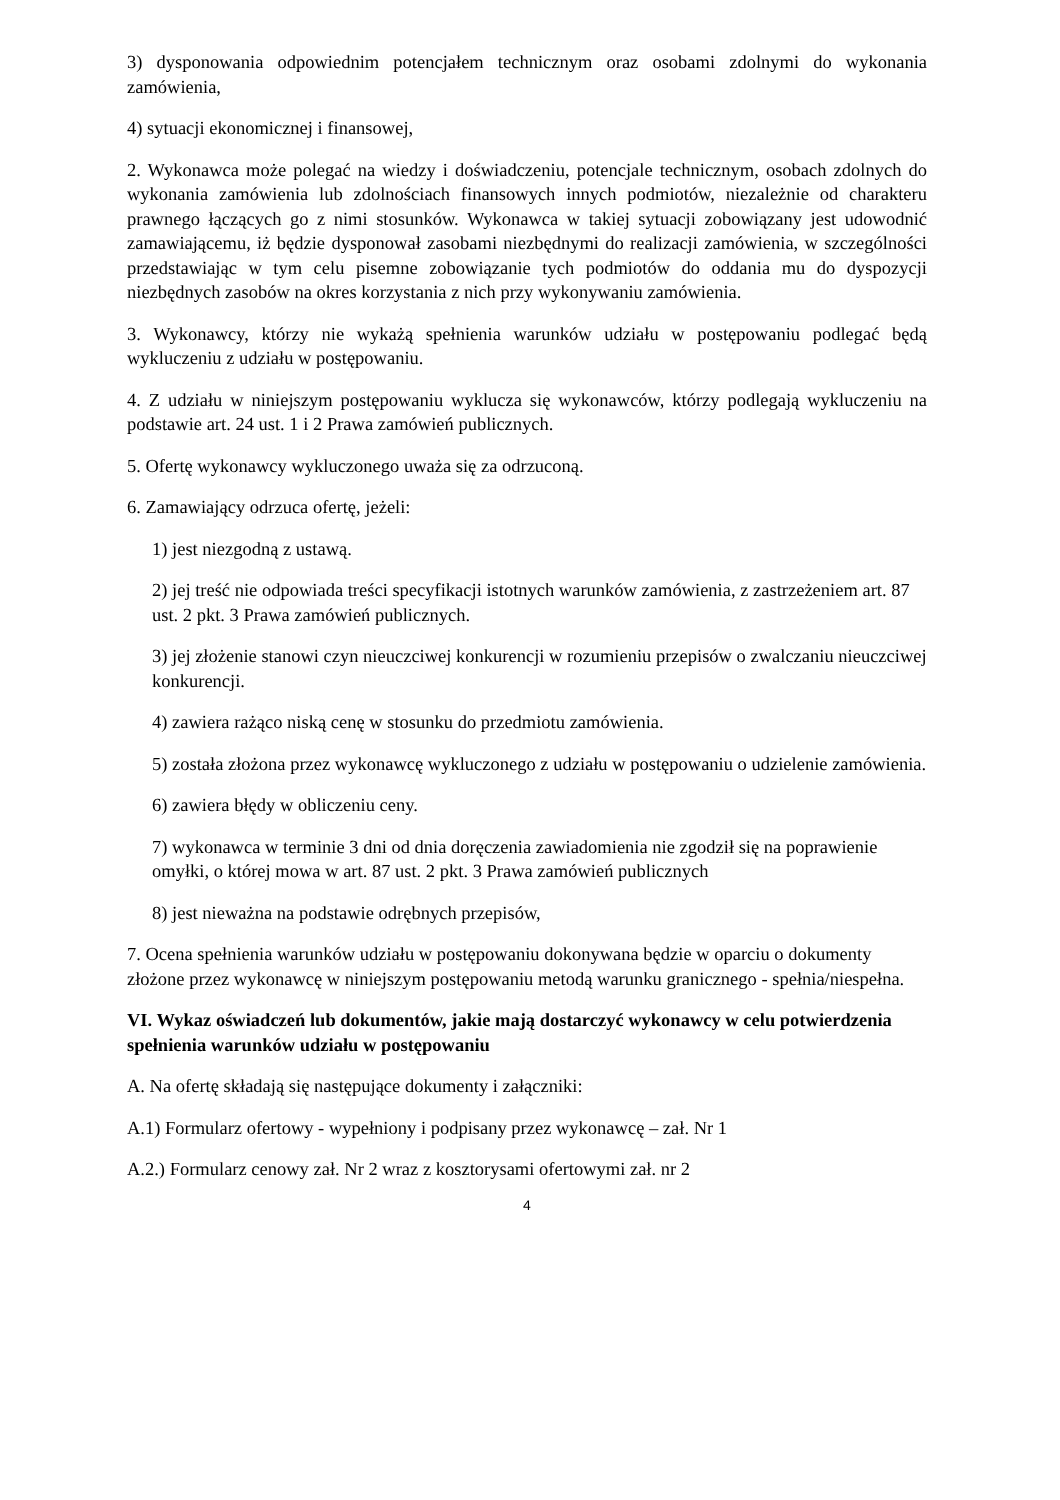3) dysponowania odpowiednim potencjałem technicznym oraz osobami zdolnymi do wykonania zamówienia,
4) sytuacji ekonomicznej i finansowej,
2. Wykonawca może polegać na wiedzy i doświadczeniu, potencjale technicznym, osobach zdolnych do wykonania zamówienia lub zdolnościach finansowych innych podmiotów, niezależnie od charakteru prawnego łączących go z nimi stosunków. Wykonawca w takiej sytuacji zobowiązany jest udowodnić zamawiającemu, iż będzie dysponował zasobami niezbędnymi do realizacji zamówienia, w szczególności przedstawiając w tym celu pisemne zobowiązanie tych podmiotów do oddania mu do dyspozycji niezbędnych zasobów na okres korzystania z nich przy wykonywaniu zamówienia.
3. Wykonawcy, którzy nie wykażą spełnienia warunków udziału w postępowaniu podlegać będą wykluczeniu z udziału w postępowaniu.
4. Z udziału w niniejszym postępowaniu wyklucza się wykonawców, którzy podlegają wykluczeniu na podstawie art. 24 ust. 1 i 2 Prawa zamówień publicznych.
5. Ofertę wykonawcy wykluczonego uważa się za odrzuconą.
6. Zamawiający odrzuca ofertę, jeżeli:
1) jest niezgodną z ustawą.
2) jej treść nie odpowiada treści specyfikacji istotnych warunków zamówienia, z zastrzeżeniem art. 87 ust. 2 pkt. 3 Prawa zamówień publicznych.
3) jej złożenie stanowi czyn nieuczciwej konkurencji w rozumieniu przepisów o zwalczaniu nieuczciwej konkurencji.
4) zawiera rażąco niską cenę w stosunku do przedmiotu zamówienia.
5) została złożona przez wykonawcę wykluczonego z udziału w postępowaniu o udzielenie zamówienia.
6) zawiera błędy w obliczeniu ceny.
7) wykonawca w terminie 3 dni od dnia doręczenia zawiadomienia nie zgodził się na poprawienie omyłki, o której mowa w art. 87 ust. 2 pkt. 3 Prawa zamówień publicznych
8) jest nieważna na podstawie odrębnych przepisów,
7. Ocena spełnienia warunków udziału w postępowaniu dokonywana będzie w oparciu o dokumenty złożone przez wykonawcę w niniejszym postępowaniu metodą warunku granicznego - spełnia/niespełna.
VI. Wykaz oświadczeń lub dokumentów, jakie mają dostarczyć wykonawcy w celu potwierdzenia spełnienia warunków udziału w postępowaniu
A. Na ofertę składają się następujące dokumenty i załączniki:
A.1) Formularz ofertowy - wypełniony i podpisany przez wykonawcę – zał. Nr 1
A.2.) Formularz cenowy zał. Nr 2 wraz z kosztorysami ofertowymi zał. nr 2
4